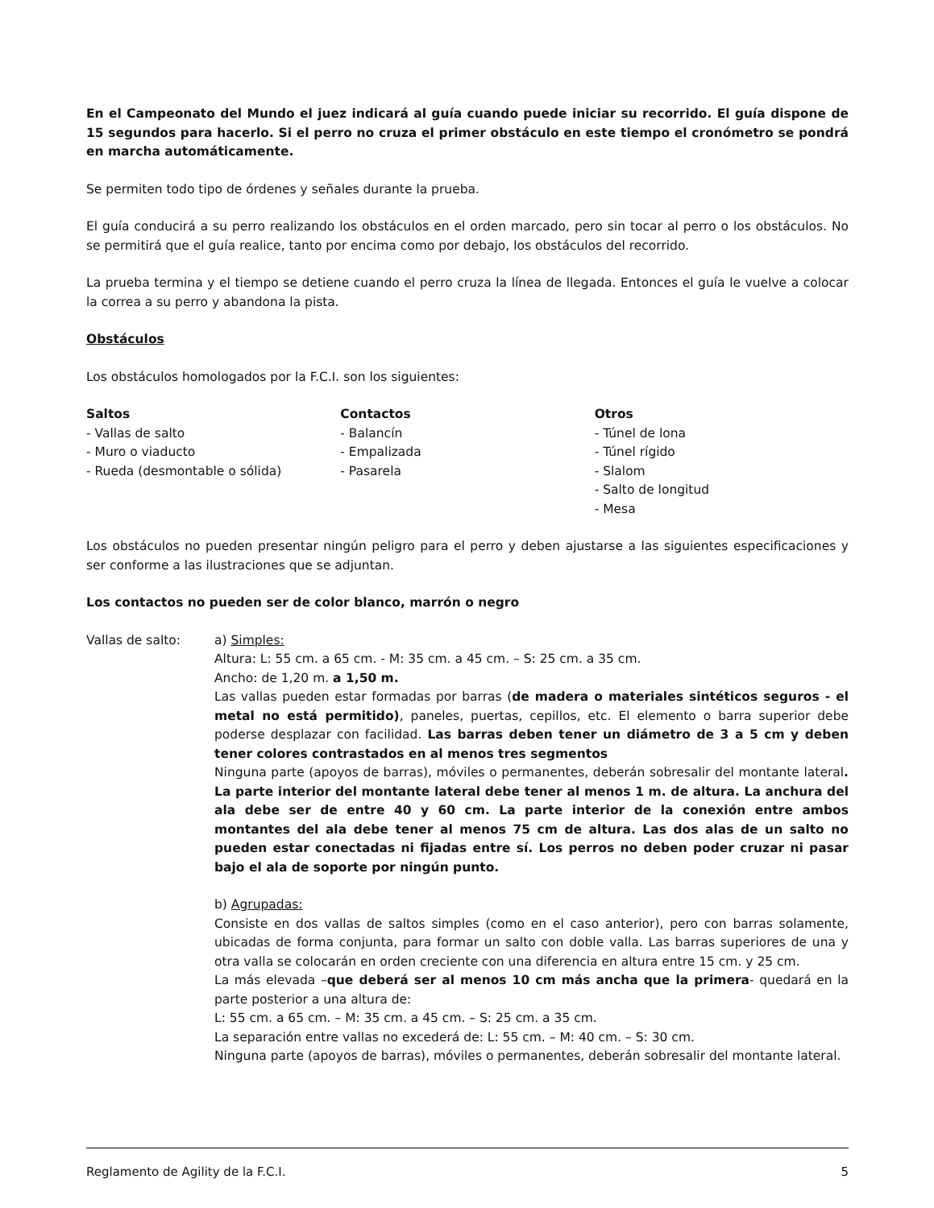En el Campeonato del Mundo el juez indicará al guía cuando puede iniciar su recorrido. El guía dispone de 15 segundos para hacerlo. Si el perro no cruza el primer obstáculo en este tiempo el cronómetro se pondrá en marcha automáticamente.
Se permiten todo tipo de órdenes y señales durante la prueba.
El guía conducirá a su perro realizando los obstáculos en el orden marcado, pero sin tocar al perro o los obstáculos. No se permitirá que el guía realice, tanto por encima como por debajo, los obstáculos del recorrido.
La prueba termina y el tiempo se detiene cuando el perro cruza la línea de llegada. Entonces el guía le vuelve a colocar la correa a su perro y abandona la pista.
Obstáculos
Los obstáculos homologados por la F.C.I. son los siguientes:
Saltos
- Vallas de salto
- Muro o viaducto
- Rueda (desmontable o sólida)
Contactos
- Balancín
- Empalizada
- Pasarela
Otros
- Túnel de lona
- Túnel rígido
- Slalom
- Salto de longitud
- Mesa
Los obstáculos no pueden presentar ningún peligro para el perro y deben ajustarse a las siguientes especificaciones y ser conforme a las ilustraciones que se adjuntan.
Los contactos no pueden ser de color blanco, marrón o negro
Vallas de salto: a) Simples:
Altura: L: 55 cm. a 65 cm. - M: 35 cm. a 45 cm. – S: 25 cm. a 35 cm.
Ancho: de 1,20 m. a 1,50 m.
Las vallas pueden estar formadas por barras (de madera o materiales sintéticos seguros - el metal no está permitido), paneles, puertas, cepillos, etc. El elemento o barra superior debe poderse desplazar con facilidad. Las barras deben tener un diámetro de 3 a 5 cm y deben tener colores contrastados en al menos tres segmentos
Ninguna parte (apoyos de barras), móviles o permanentes, deberán sobresalir del montante lateral. La parte interior del montante lateral debe tener al menos 1 m. de altura. La anchura del ala debe ser de entre 40 y 60 cm. La parte interior de la conexión entre ambos montantes del ala debe tener al menos 75 cm de altura. Las dos alas de un salto no pueden estar conectadas ni fijadas entre sí. Los perros no deben poder cruzar ni pasar bajo el ala de soporte por ningún punto.
b) Agrupadas:
Consiste en dos vallas de saltos simples (como en el caso anterior), pero con barras solamente, ubicadas de forma conjunta, para formar un salto con doble valla. Las barras superiores de una y otra valla se colocarán en orden creciente con una diferencia en altura entre 15 cm. y 25 cm.
La más elevada –que deberá ser al menos 10 cm más ancha que la primera- quedará en la parte posterior a una altura de:
L: 55 cm. a 65 cm. – M: 35 cm. a 45 cm. – S: 25 cm. a 35 cm.
La separación entre vallas no excederá de: L: 55 cm. – M: 40 cm. – S: 30 cm.
Ninguna parte (apoyos de barras), móviles o permanentes, deberán sobresalir del montante lateral.
Reglamento de Agility de la F.C.I. 5